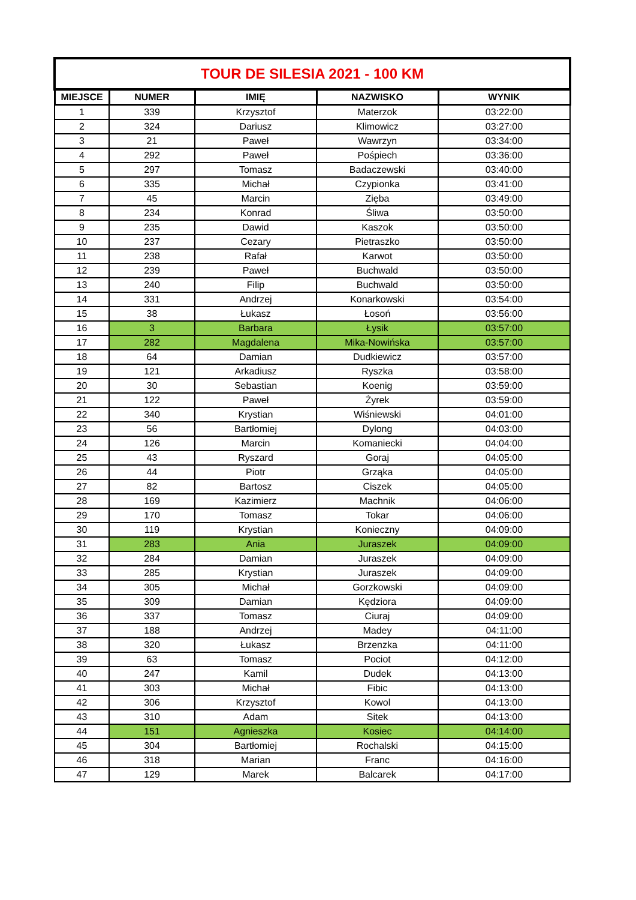| TOUR DE SILESIA 2021 - 100 KM | | | | |
| --- | --- | --- | --- | --- |
| MIEJSCE | NUMER | IMIĘ | NAZWISKO | WYNIK |
| 1 | 339 | Krzysztof | Materzok | 03:22:00 |
| 2 | 324 | Dariusz | Klimowicz | 03:27:00 |
| 3 | 21 | Paweł | Wawrzyn | 03:34:00 |
| 4 | 292 | Paweł | Pośpiech | 03:36:00 |
| 5 | 297 | Tomasz | Badaczewski | 03:40:00 |
| 6 | 335 | Michał | Czypionka | 03:41:00 |
| 7 | 45 | Marcin | Zięba | 03:49:00 |
| 8 | 234 | Konrad | Śliwa | 03:50:00 |
| 9 | 235 | Dawid | Kaszok | 03:50:00 |
| 10 | 237 | Cezary | Pietraszko | 03:50:00 |
| 11 | 238 | Rafał | Karwot | 03:50:00 |
| 12 | 239 | Paweł | Buchwald | 03:50:00 |
| 13 | 240 | Filip | Buchwald | 03:50:00 |
| 14 | 331 | Andrzej | Konarkowski | 03:54:00 |
| 15 | 38 | Łukasz | Łosoń | 03:56:00 |
| 16 | 3 | Barbara | Łysik | 03:57:00 |
| 17 | 282 | Magdalena | Mika-Nowińska | 03:57:00 |
| 18 | 64 | Damian | Dudkiewicz | 03:57:00 |
| 19 | 121 | Arkadiusz | Ryszka | 03:58:00 |
| 20 | 30 | Sebastian | Koenig | 03:59:00 |
| 21 | 122 | Paweł | Żyrek | 03:59:00 |
| 22 | 340 | Krystian | Wiśniewski | 04:01:00 |
| 23 | 56 | Bartłomiej | Dylong | 04:03:00 |
| 24 | 126 | Marcin | Komaniecki | 04:04:00 |
| 25 | 43 | Ryszard | Goraj | 04:05:00 |
| 26 | 44 | Piotr | Grząka | 04:05:00 |
| 27 | 82 | Bartosz | Ciszek | 04:05:00 |
| 28 | 169 | Kazimierz | Machnik | 04:06:00 |
| 29 | 170 | Tomasz | Tokar | 04:06:00 |
| 30 | 119 | Krystian | Konieczny | 04:09:00 |
| 31 | 283 | Ania | Juraszek | 04:09:00 |
| 32 | 284 | Damian | Juraszek | 04:09:00 |
| 33 | 285 | Krystian | Juraszek | 04:09:00 |
| 34 | 305 | Michał | Gorzkowski | 04:09:00 |
| 35 | 309 | Damian | Kędziora | 04:09:00 |
| 36 | 337 | Tomasz | Ciuraj | 04:09:00 |
| 37 | 188 | Andrzej | Madey | 04:11:00 |
| 38 | 320 | Łukasz | Brzenzka | 04:11:00 |
| 39 | 63 | Tomasz | Pociot | 04:12:00 |
| 40 | 247 | Kamil | Dudek | 04:13:00 |
| 41 | 303 | Michał | Fibic | 04:13:00 |
| 42 | 306 | Krzysztof | Kowol | 04:13:00 |
| 43 | 310 | Adam | Sitek | 04:13:00 |
| 44 | 151 | Agnieszka | Kosiec | 04:14:00 |
| 45 | 304 | Bartłomiej | Rochalski | 04:15:00 |
| 46 | 318 | Marian | Franc | 04:16:00 |
| 47 | 129 | Marek | Balcarek | 04:17:00 |